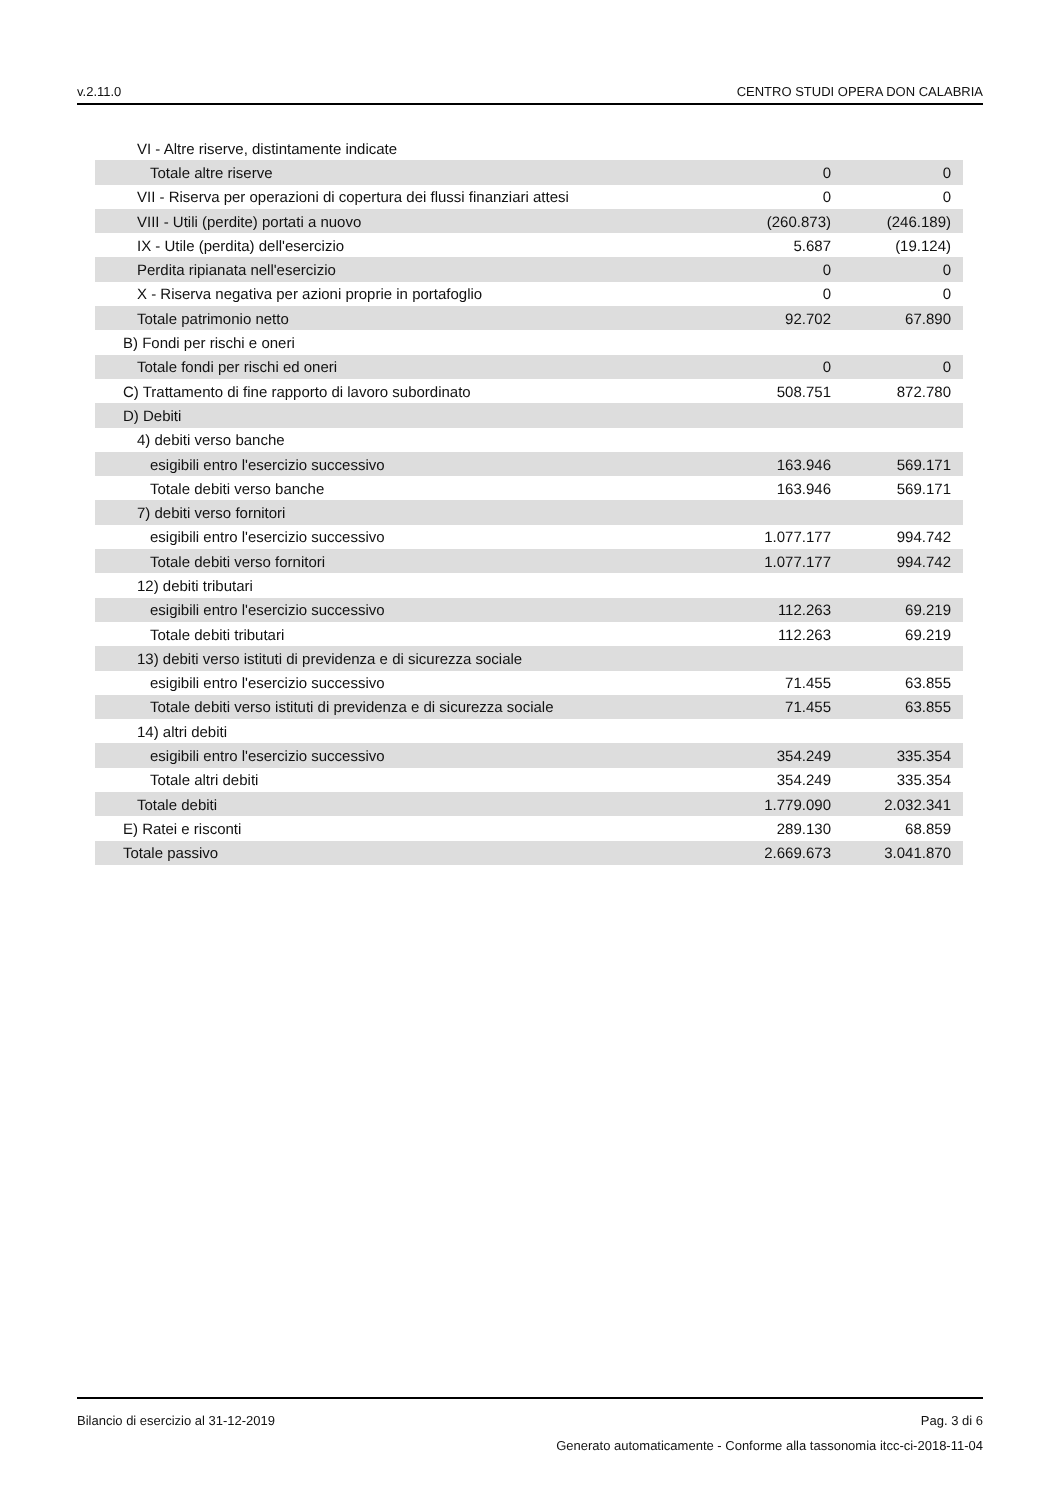v.2.11.0 CENTRO STUDI OPERA DON CALABRIA
| VI - Altre riserve, distintamente indicate | | |
| Totale altre riserve | 0 | 0 |
| VII - Riserva per operazioni di copertura dei flussi finanziari attesi | 0 | 0 |
| VIII - Utili (perdite) portati a nuovo | (260.873) | (246.189) |
| IX - Utile (perdita) dell'esercizio | 5.687 | (19.124) |
| Perdita ripianata nell'esercizio | 0 | 0 |
| X - Riserva negativa per azioni proprie in portafoglio | 0 | 0 |
| Totale patrimonio netto | 92.702 | 67.890 |
| B) Fondi per rischi e oneri | | |
| Totale fondi per rischi ed oneri | 0 | 0 |
| C) Trattamento di fine rapporto di lavoro subordinato | 508.751 | 872.780 |
| D) Debiti | | |
| 4) debiti verso banche | | |
| esigibili entro l'esercizio successivo | 163.946 | 569.171 |
| Totale debiti verso banche | 163.946 | 569.171 |
| 7) debiti verso fornitori | | |
| esigibili entro l'esercizio successivo | 1.077.177 | 994.742 |
| Totale debiti verso fornitori | 1.077.177 | 994.742 |
| 12) debiti tributari | | |
| esigibili entro l'esercizio successivo | 112.263 | 69.219 |
| Totale debiti tributari | 112.263 | 69.219 |
| 13) debiti verso istituti di previdenza e di sicurezza sociale | | |
| esigibili entro l'esercizio successivo | 71.455 | 63.855 |
| Totale debiti verso istituti di previdenza e di sicurezza sociale | 71.455 | 63.855 |
| 14) altri debiti | | |
| esigibili entro l'esercizio successivo | 354.249 | 335.354 |
| Totale altri debiti | 354.249 | 335.354 |
| Totale debiti | 1.779.090 | 2.032.341 |
| E) Ratei e risconti | 289.130 | 68.859 |
| Totale passivo | 2.669.673 | 3.041.870 |
Bilancio di esercizio al 31-12-2019 Pag. 3 di 6
Generato automaticamente - Conforme alla tassonomia itcc-ci-2018-11-04